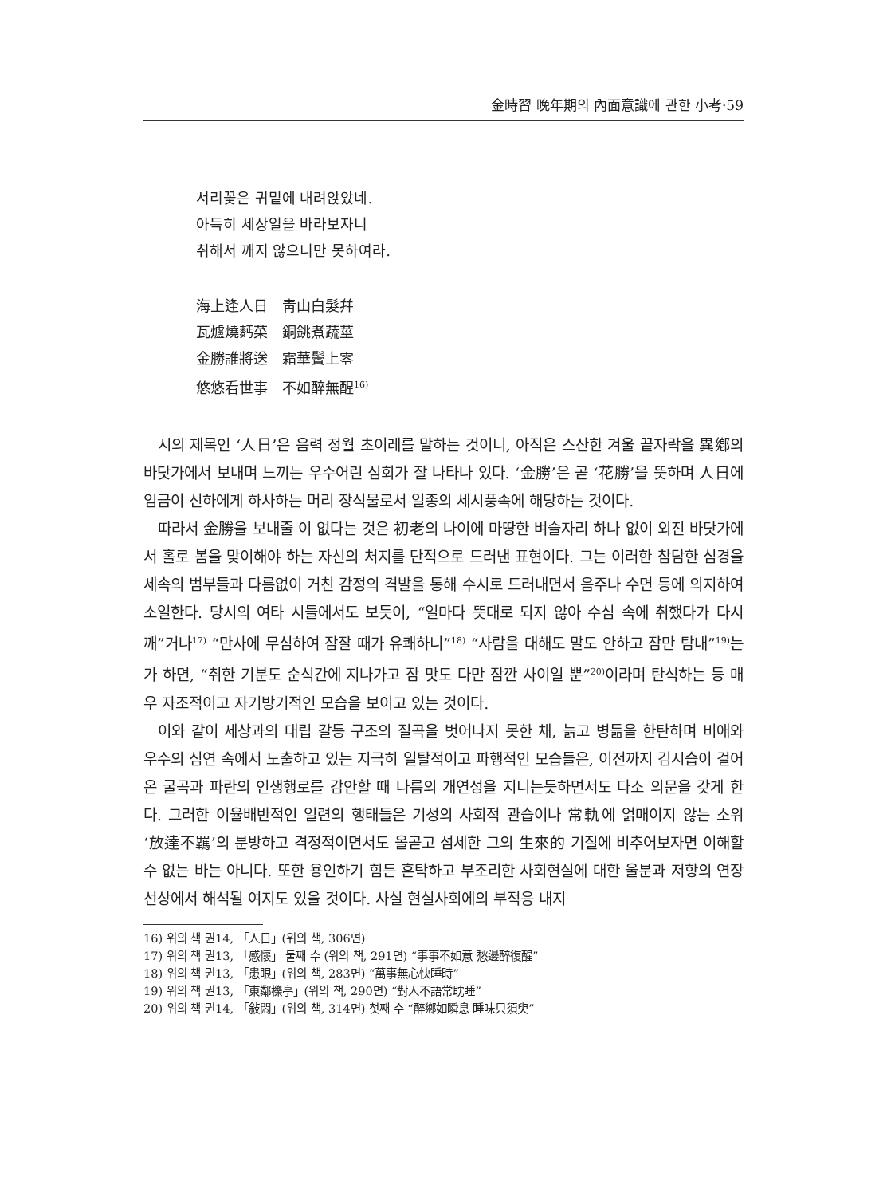金時習 晩年期의 內面意識에 관한 小考·59
서리꽃은 귀밑에 내려앉았네.
아득히 세상일을 바라보자니
취해서 깨지 않으니만 못하여라.
海上逢人日　靑山白髮幷
瓦爐燒麫菜　銅銚煮蔬莖
金勝誰將送　霜華鬢上零
悠悠看世事　不如醉無醒<sup>16)</sup>
시의 제목인 ‘人日’은 음력 정월 초이레를 말하는 것이니, 아직은 스산한 겨울 끝자락을 異鄕의 바닷가에서 보내며 느끼는 우수어린 심회가 잘 나타나 있다. ‘金勝’은 곧 ‘花勝’을 뜻하며 人日에 임금이 신하에게 하사하는 머리 장식물로서 일종의 세시풍속에 해당하는 것이다.
따라서 金勝을 보내줄 이 없다는 것은 初老의 나이에 마땅한 벼슬자리 하나 없이 외진 바닷가에서 홀로 봄을 맞이해야 하는 자신의 처지를 단적으로 드러낸 표현이다. 그는 이러한 참담한 심경을 세속의 범부들과 다름없이 거친 감정의 격발을 통해 수시로 드러내면서 음주나 수면 등에 의지하여 소일한다. 당시의 여타 시들에서도 보듯이, “일마다 뜻대로 되지 않아 수심 속에 취했다가 다시 깨”거나<sup>17)</sup> “만사에 무심하여 잠잘 때가 유쾌하니”<sup>18)</sup> “사람을 대해도 말도 안하고 잠만 탐내”<sup>19)</sup>는가 하면, “취한 기분도 순식간에 지나가고 잠 맛도 다만 잠깐 사이일 뿐”<sup>20)</sup>이라며 탄식하는 등 매우 자조적이고 자기방기적인 모습을 보이고 있는 것이다.
이와 같이 세상과의 대립 갈등 구조의 질곡을 벗어나지 못한 채, 늙고 병듦을 한탄하며 비애와 우수의 심연 속에서 노출하고 있는 지극히 일탈적이고 파행적인 모습들은, 이전까지 김시습이 걸어온 굴곡과 파란의 인생행로를 감안할 때 나름의 개연성을 지니는듯하면서도 다소 의문을 갖게 한다. 그러한 이율배반적인 일련의 행태들은 기성의 사회적 관습이나 常軌에 얽매이지 않는 소위 ‘放達不羈’의 분방하고 격정적이면서도 올곧고 섬세한 그의 生來的 기질에 비추어보자면 이해할 수 없는 바는 아니다. 또한 용인하기 힘든 혼탁하고 부조리한 사회현실에 대한 울분과 저항의 연장선상에서 해석될 여지도 있을 것이다. 사실 현실사회에의 부적응 내지
16) 위의 책 권14, 「人日」(위의 책, 306면)
17) 위의 책 권13, 「感懷」 둘째 수 (위의 책, 291면) “事事不如意 愁邊醉復醒”
18) 위의 책 권13, 「患眼」(위의 책, 283면) “萬事無心快睡時”
19) 위의 책 권13, 「東鄰櫟亭」(위의 책, 290면) “對人不語常耽睡”
20) 위의 책 권14, 「敍悶」(위의 책, 314면) 첫째 수 “醉鄕如瞬息 睡味只須臾”